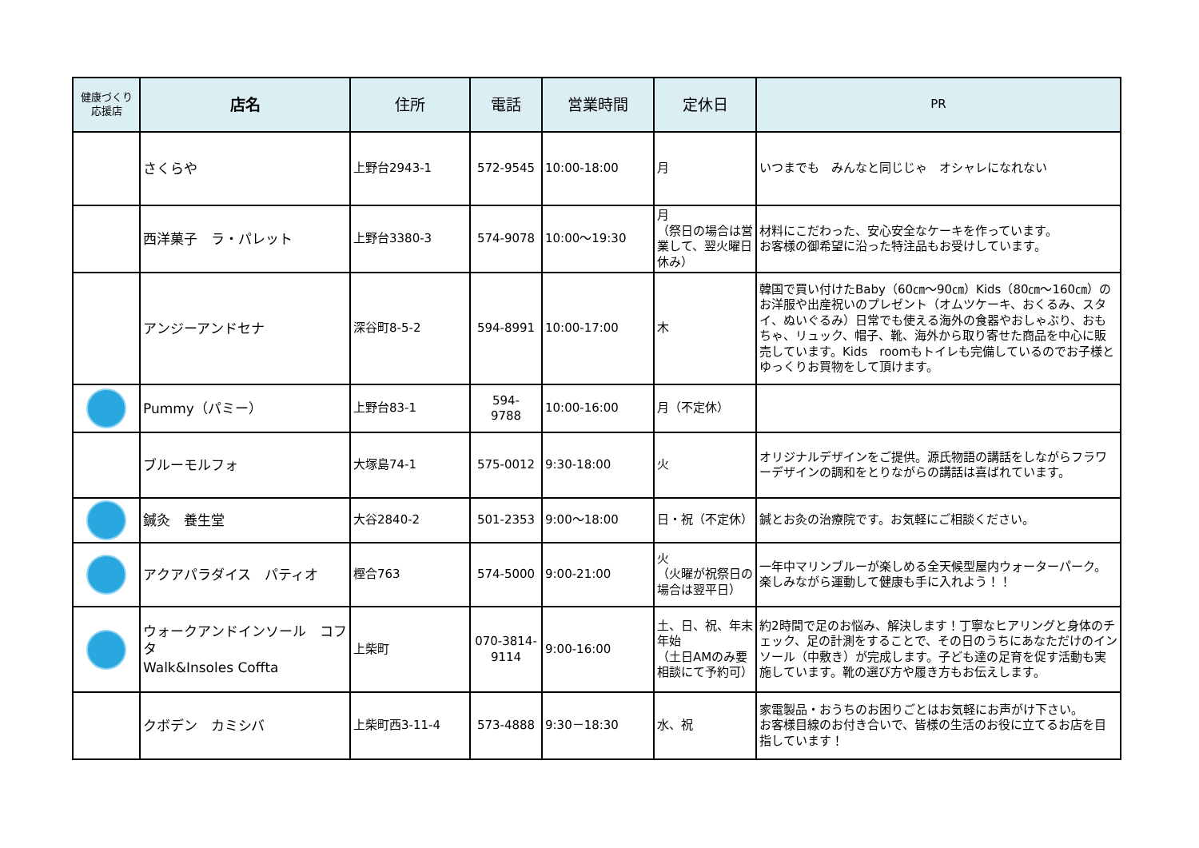| 健康づくり 応援店 | 店名 | 住所 | 電話 | 営業時間 | 定休日 | PR |
| --- | --- | --- | --- | --- | --- | --- |
| | さくらや | 上野台2943-1 | 572-9545 | 10:00-18:00 | 月 | いつまでも みんなと同じじゃ オシャレになれない |
| | 西洋菓子 ラ・パレット | 上野台3380-3 | 574-9078 | 10:00～19:30 | 月 （祭日の場合は営業して、翌火曜日休み） | 材料にこだわった、安心安全なケーキを作っています。 お客様の御希望に沿った特注品もお受けしています。 |
| | アンジーアンドセナ | 深谷町8-5-2 | 594-8991 | 10:00-17:00 | 木 | 韓国で買い付けたBaby（60㎝～90㎝）Kids（80㎝～160㎝）のお洋服や出産祝いのプレゼント（オムツケーキ、おくるみ、スタイ、ぬいぐるみ）日常でも使える海外の食器やおしゃぶり、おもちゃ、リュック、帽子、靴、海外から取り寄せた商品を中心に販売しています。Kids roomもトイレも完備しているのでお子様とゆっくりお買物をして頂けます。 |
| | Pummy（パミー） | 上野台83-1 | 594- 9788 | 10:00-16:00 | 月（不定休） | |
| | ブルーモルフォ | 大塚島74-1 | 575-0012 | 9:30-18:00 | 火 | オリジナルデザインをご提供。源氏物語の講話をしながらフラワーデザインの調和をとりながらの講話は喜ばれています。 |
| | 鍼灸 養生堂 | 大谷2840-2 | 501-2353 | 9:00～18:00 | 日・祝（不定休） | 鍼とお灸の治療院です。お気軽にご相談ください。 |
| | アクアパラダイス パティオ | 樫合763 | 574-5000 | 9:00-21:00 | 火 （火曜が祝祭日の場合は翌平日） | 一年中マリンブルーが楽しめる全天候型屋内ウォーターパーク。楽しみながら運動して健康も手に入れよう！！ |
| | ウォークアンドインソール コフタ Walk&Insoles Coffta | 上柴町 | 070-3814- 9114 | 9:00-16:00 | 土、日、祝、年末年始 （土日AMのみ要相談にて予約可） | 約2時間で足のお悩み、解決します！丁寧なヒアリングと身体のチェック、足の計測をすることで、その日のうちにあなただけのインソール（中敷き）が完成します。子ども達の足育を促す活動も実施しています。靴の選び方や履き方もお伝えします。 |
| | クボデン カミシバ | 上柴町西3-11-4 | 573-4888 | 9:30－18:30 | 水、祝 | 家電製品・おうちのお困りごとはお気軽にお声がけ下さい。 お客様目線のお付き合いで、皆様の生活のお役に立てるお店を目指しています！ |